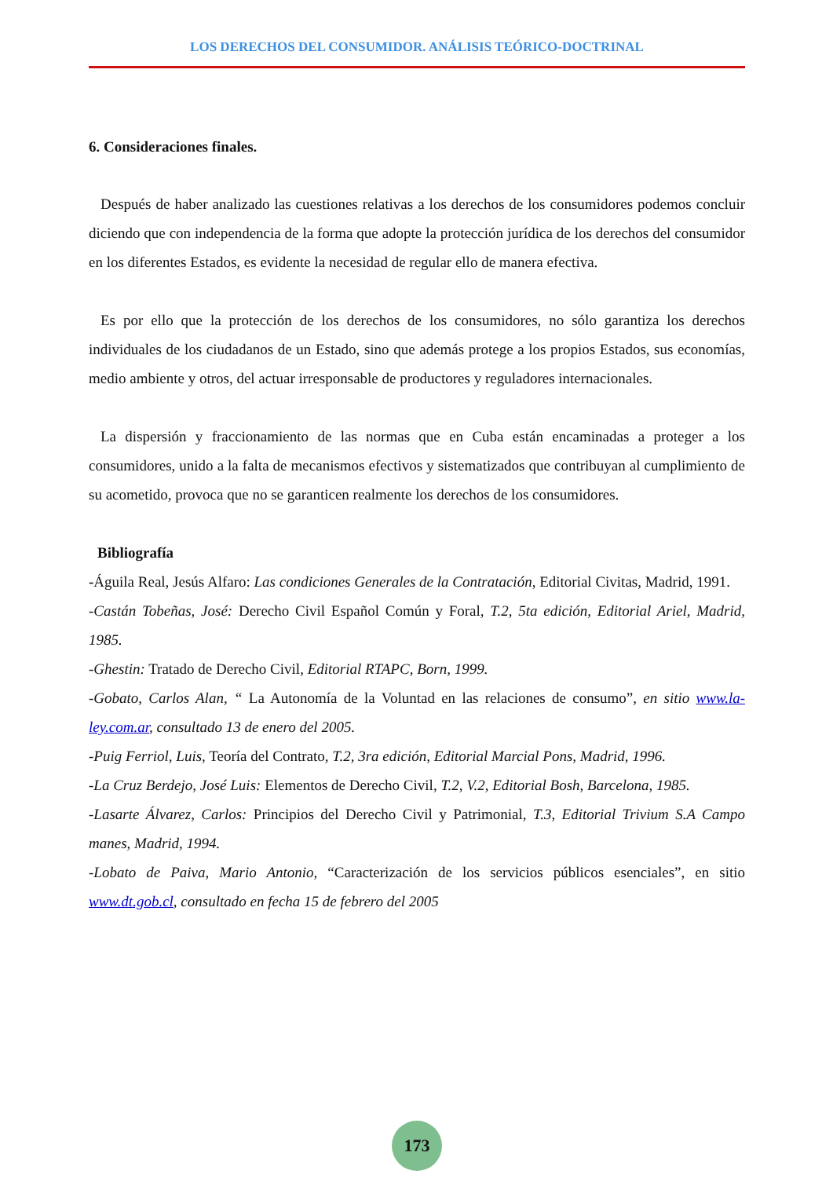LOS DERECHOS DEL CONSUMIDOR. ANÁLISIS TEÓRICO-DOCTRINAL
6. Consideraciones finales.
Después de haber analizado las cuestiones relativas a los derechos de los consumidores podemos concluir diciendo que con independencia de la forma que adopte la protección jurídica de los derechos del consumidor en los diferentes Estados, es evidente la necesidad de regular ello de manera efectiva.
Es por ello que la protección de los derechos de los consumidores, no sólo garantiza los derechos individuales de los ciudadanos de un Estado, sino que además protege a los propios Estados, sus economías, medio ambiente y otros, del actuar irresponsable de productores y reguladores internacionales.
La dispersión y fraccionamiento de las normas que en Cuba están encaminadas a proteger a los consumidores, unido a la falta de mecanismos efectivos y sistematizados que contribuyan al cumplimiento de su acometido, provoca que no se garanticen realmente los derechos de los consumidores.
Bibliografía
-Águila Real, Jesús Alfaro: Las condiciones Generales de la Contratación, Editorial Civitas, Madrid, 1991.
-Castán Tobeñas, José: Derecho Civil Español Común y Foral, T.2, 5ta edición, Editorial Ariel, Madrid, 1985.
-Ghestin: Tratado de Derecho Civil, Editorial RTAPC, Born, 1999.
-Gobato, Carlos Alan, “ La Autonomía de la Voluntad en las relaciones de consumo”, en sitio www.la-ley.com.ar, consultado 13 de enero del 2005.
-Puig Ferriol, Luis, Teoría del Contrato, T.2, 3ra edición, Editorial Marcial Pons, Madrid, 1996.
-La Cruz Berdejo, José Luis: Elementos de Derecho Civil, T.2, V.2, Editorial Bosh, Barcelona, 1985.
-Lasarte Álvarez, Carlos: Principios del Derecho Civil y Patrimonial, T.3, Editorial Trivium S.A Campo manes, Madrid, 1994.
-Lobato de Paiva, Mario Antonio, “Caracterización de los servicios públicos esenciales”, en sitio www.dt.gob.cl, consultado en fecha 15 de febrero del 2005
173